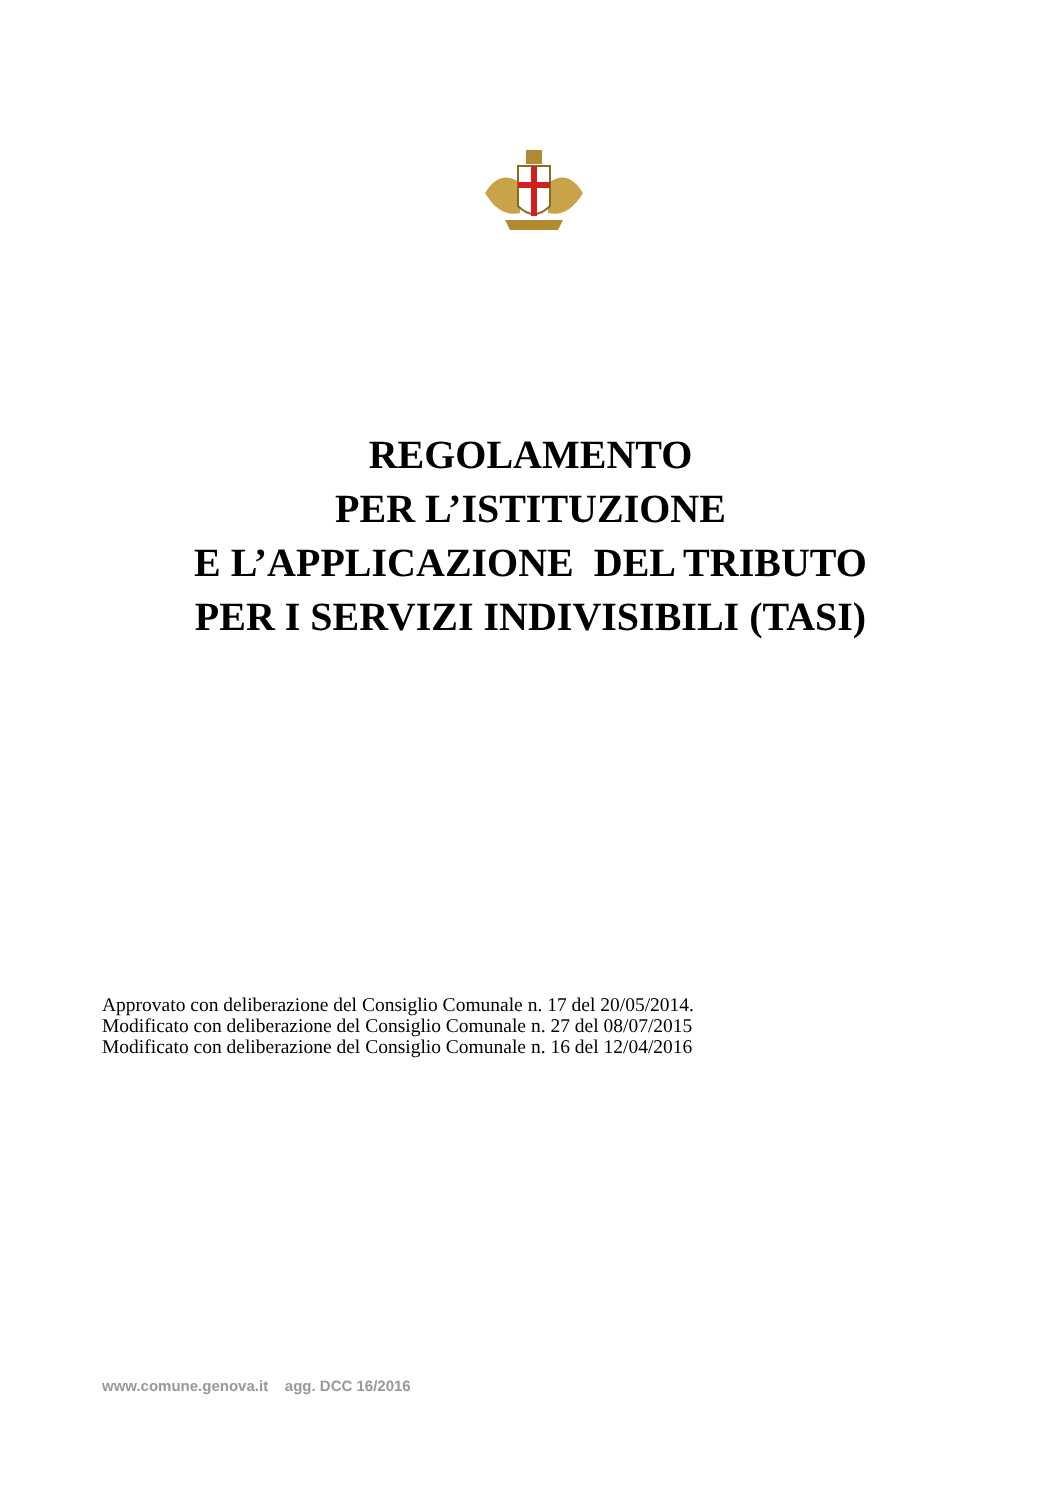REGOLAMENTO
PER L’ISTITUZIONE
E L’APPLICAZIONE DEL TRIBUTO
PER I SERVIZI INDIVISIBILI (TASI)
Approvato con deliberazione del Consiglio Comunale n. 17 del 20/05/2014.
Modificato con deliberazione del Consiglio Comunale n. 27 del 08/07/2015
Modificato con deliberazione del Consiglio Comunale n. 16 del 12/04/2016
www.comune.genova.it agg. DCC 16/2016